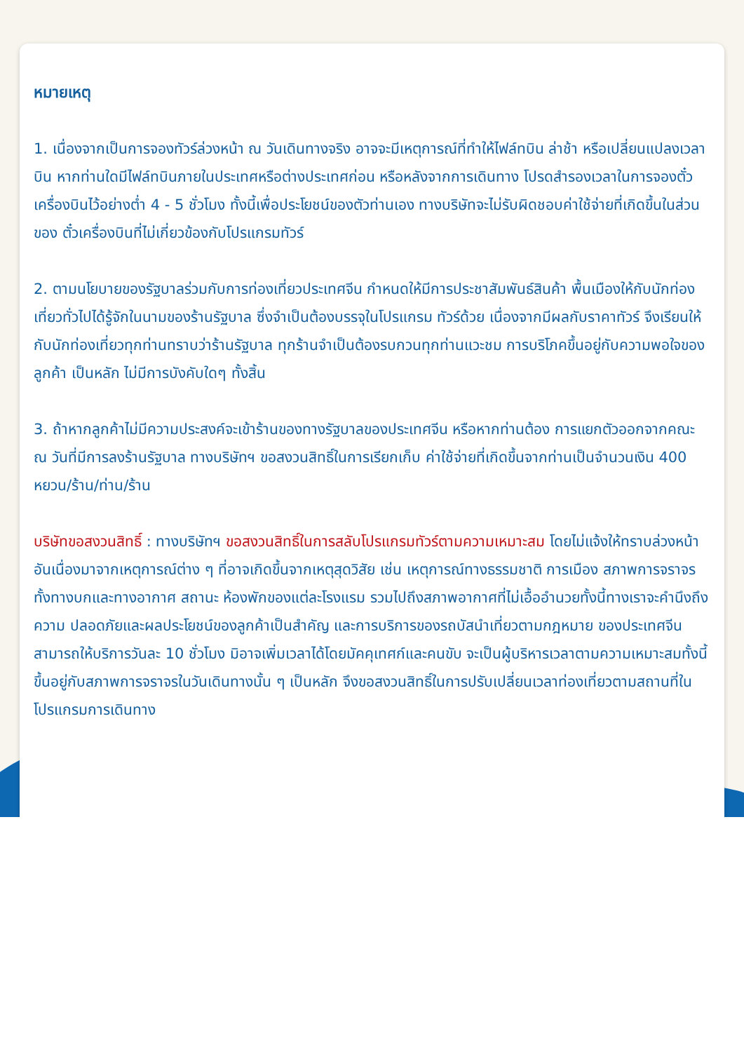หมายเหตุ
1. เนื่องจากเป็นการจองทัวร์ล่วงหน้า ณ วันเดินทางจริง อาจจะมีเหตุการณ์ที่ทำให้ไฟล์ทบิน ล่าช้า หรือเปลี่ยนแปลงเวลาบิน หากท่านใดมีไฟล์ทบินภายในประเทศหรือต่างประเทศก่อน หรือหลังจากการเดินทาง โปรดสำรองเวลาในการจองตั๋วเครื่องบินไว้อย่างต่ำ 4 - 5 ชั่วโมง ทั้งนี้เพื่อประโยชน์ของตัวท่านเอง ทางบริษัทจะไม่รับผิดชอบค่าใช้จ่ายที่เกิดขึ้นในส่วนของ ตั๋วเครื่องบินที่ไม่เกี่ยวข้องกับโปรแกรมทัวร์
2. ตามนโยบายของรัฐบาลร่วมกับการท่องเที่ยวประเทศจีน กำหนดให้มีการประชาสัมพันธ์สินค้า พื้นเมืองให้กับนักท่องเที่ยวทั่วไปได้รู้จักในนามของร้านรัฐบาล ซึ่งจำเป็นต้องบรรจุในโปรแกรม ทัวร์ด้วย เนื่องจากมีผลกับราคาทัวร์ จึงเรียนให้กับนักท่องเที่ยวทุกท่านทราบว่าร้านรัฐบาล ทุกร้านจำเป็นต้องรบกวนทุกท่านแวะชม การบริโภคขึ้นอยู่กับความพอใจของลูกค้า เป็นหลัก ไม่มีการบังคับใดๆ ทั้งสิ้น
3. ถ้าหากลูกค้าไม่มีความประสงค์จะเข้าร้านของทางรัฐบาลของประเทศจีน หรือหากท่านต้อง การแยกตัวออกจากคณะ ณ วันที่มีการลงร้านรัฐบาล ทางบริษัทฯ ขอสงวนสิทธิ์ในการเรียกเก็บ ค่าใช้จ่ายที่เกิดขึ้นจากท่านเป็นจำนวนเงิน 400 หยวน/ร้าน/ท่าน/ร้าน
บริษัทขอสงวนสิทธิ์ : ทางบริษัทฯ ขอสงวนสิทธิ์ในการสลับโปรแกรมทัวร์ตามความเหมาะสม โดยไม่แจ้งให้ทราบล่วงหน้า อันเนื่องมาจากเหตุการณ์ต่าง ๆ ที่อาจเกิดขึ้นจากเหตุสุดวิสัย เช่น เหตุการณ์ทางธรรมชาติ การเมือง สภาพการจราจรทั้งทางบกและทางอากาศ สถานะ ห้องพักของแต่ละโรงแรม รวมไปถึงสภาพอากาศที่ไม่เอื้ออำนวยทั้งนี้ทางเราจะคำนึงถึงความ ปลอดภัยและผลประโยชน์ของลูกค้าเป็นสำคัญ และการบริการของรถบัสนำเที่ยวตามกฎหมาย ของประเทศจีนสามารถให้บริการวันละ 10 ชั่วโมง มิอาจเพิ่มเวลาได้โดยมัคคุเทศก์และคนขับ จะเป็นผู้บริหารเวลาตามความเหมาะสมทั้งนี้ขึ้นอยู่กับสภาพการจราจรในวันเดินทางนั้น ๆ เป็นหลัก จึงขอสงวนสิทธิ์ในการปรับเปลี่ยนเวลาท่องเที่ยวตามสถานที่ในโปรแกรมการเดินทาง